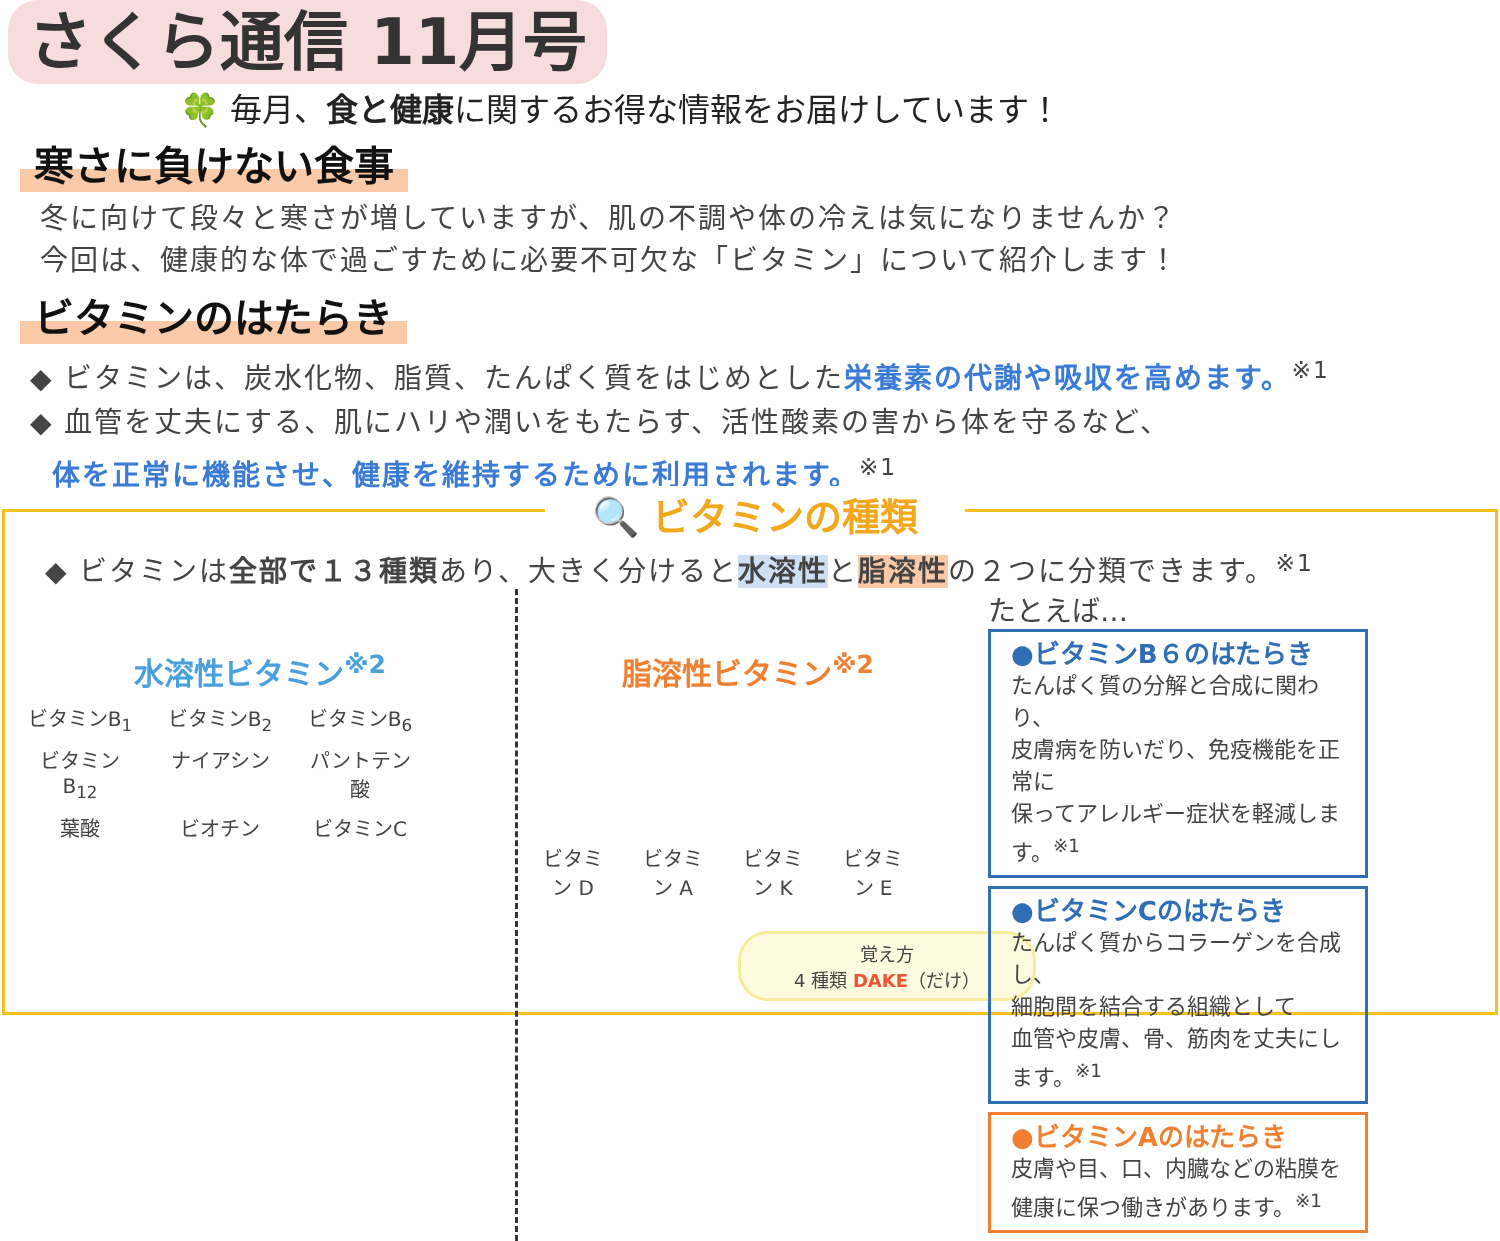さくら通信 11月号
🍀 毎月、食と健康に関するお得な情報をお届けしています！
寒さに負けない食事
冬に向けて段々と寒さが増していますが、肌の不調や体の冷えは気になりませんか？
今回は、健康的な体で過ごすために必要不可欠な「ビタミン」について紹介します！
ビタミンのはたらき
◆ ビタミンは、炭水化物、脂質、たんぱく質をはじめとした栄養素の代謝や吸収を高めます。<sup>※1</sup>
◆ 血管を丈夫にする、肌にハリや潤いをもたらす、活性酸素の害から体を守るなど、
体を正常に機能させ、健康を維持するために利用されます。<sup>※1</sup>
🔍 ビタミンの種類
◆ ビタミンは全部で１３種類あり、大きく分けると水溶性と脂溶性の２つに分類できます。<sup>※1</sup>
水溶性ビタミン<sup>※2</sup>
ビタミンB<sub>1</sub> ビタミンB<sub>2</sub> ビタミンB<sub>6</sub> ビタミンB<sub>12</sub> ナイアシン パントテン酸 葉酸 ビオチン ビタミンC
脂溶性ビタミン<sup>※2</sup>
ビタミン D ビタミン A ビタミン K ビタミン E
覚え方
4 種類 DAKE（だけ）
たとえば…
●ビタミンB６のはたらき
たんぱく質の分解と合成に関わり、
皮膚病を防いだり、免疫機能を正常に
保ってアレルギー症状を軽減します。<sup>※1</sup>
●ビタミンCのはたらき
たんぱく質からコラーゲンを合成し、
細胞間を結合する組織として
血管や皮膚、骨、筋肉を丈夫にします。<sup>※1</sup>
●ビタミンAのはたらき
皮膚や目、口、内臓などの粘膜を
健康に保つ働きがあります。<sup>※1</sup>